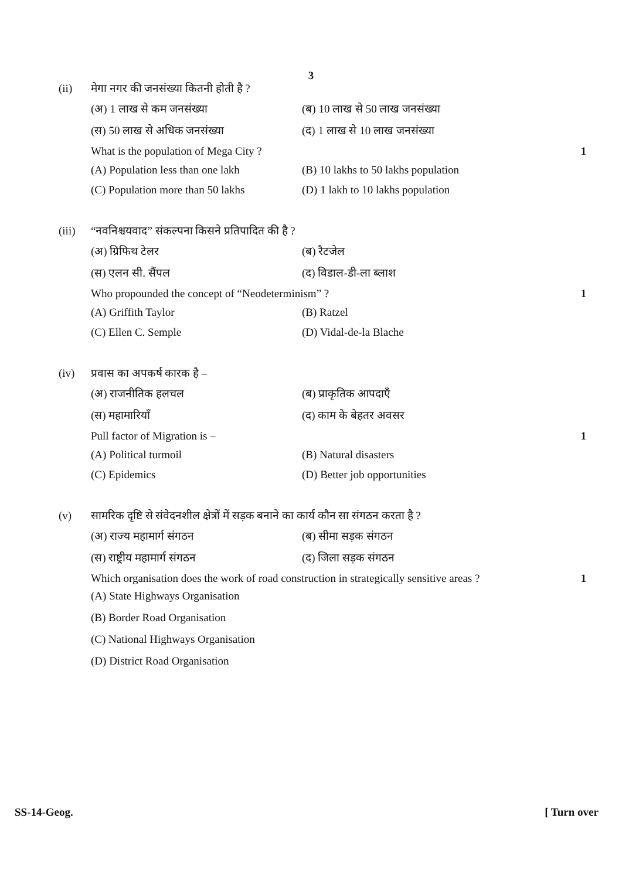3
(ii) मेगा नगर की जनसंख्या कितनी होती है ?
(अ) 1 लाख से कम जनसंख्या
(ब) 10 लाख से 50 लाख जनसंख्या
(स) 50 लाख से अधिक जनसंख्या
(द) 1 लाख से 10 लाख जनसंख्या
What is the population of Mega City ?
1
(A) Population less than one lakh
(B) 10 lakhs to 50 lakhs population
(C) Population more than 50 lakhs
(D) 1 lakh to 10 lakhs population
(iii)
“नवनिश्चयवाद” संकल्पना किसने प्रतिपादित की है ?
(अ) ग्रिफिथ टेलर
(ब) रैटजेल
(स) एलन सी. सैंपल
(द) विडाल-डी-ला ब्लाश
Who propounded the concept of “Neodeterminism” ?
1
(A) Griffith Taylor
(B) Ratzel
(C) Ellen C. Semple
(D) Vidal-de-la Blache
(iv) प्रवास का अपकर्ष कारक है –
(अ) राजनीतिक हलचल
(ब) प्राकृतिक आपदाएँ
(स) महामारियाँ
(द) काम के बेहतर अवसर
Pull factor of Migration is – 1
(A) Political turmoil
(B) Natural disasters
(C) Epidemics
(D) Better job opportunities
(v) सामरिक दृष्टि से संवेदनशील क्षेत्रों में सड़क बनाने का कार्य कौन सा संगठन करता है ?
(अ) राज्य महामार्ग संगठन
(ब) सीमा सड़क संगठन
(स) राष्ट्रीय महामार्ग संगठन
(द) जिला सड़क संगठन
Which organisation does the work of road construction in strategically sensitive areas ?
1
(A) State Highways Organisation
(B) Border Road Organisation
(C) National Highways Organisation
(D) District Road Organisation
SS-14-Geog. [ Turn over